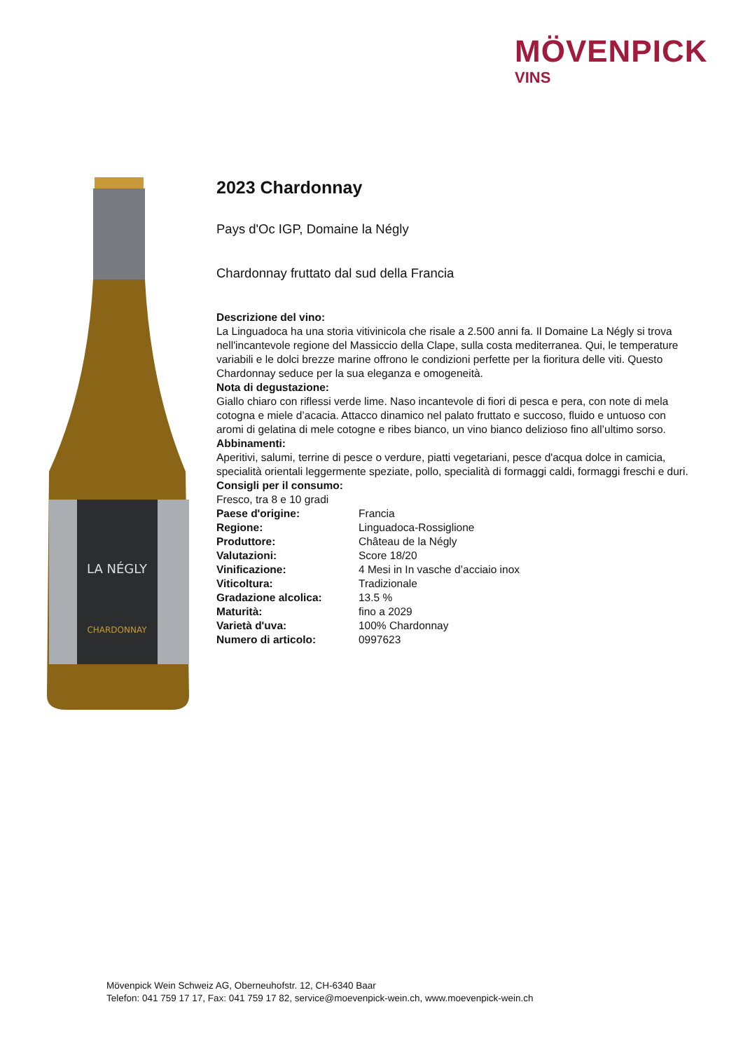MÖVENPICK
VINS
LA NÉGLY
CHARDONNAY
2023 Chardonnay
Pays d'Oc IGP, Domaine la Négly
Chardonnay fruttato dal sud della Francia
Descrizione del vino:
La Linguadoca ha una storia vitivinicola che risale a 2.500 anni fa. Il Domaine La Négly si trova nell'incantevole regione del Massiccio della Clape, sulla costa mediterranea. Qui, le temperature variabili e le dolci brezze marine offrono le condizioni perfette per la fioritura delle viti. Questo Chardonnay seduce per la sua eleganza e omogeneità.
Nota di degustazione:
Giallo chiaro con riflessi verde lime. Naso incantevole di fiori di pesca e pera, con note di mela cotogna e miele d’acacia. Attacco dinamico nel palato fruttato e succoso, fluido e untuoso con aromi di gelatina di mele cotogne e ribes bianco, un vino bianco delizioso fino all’ultimo sorso.
Abbinamenti:
Aperitivi, salumi, terrine di pesce o verdure, piatti vegetariani, pesce d'acqua dolce in camicia, specialità orientali leggermente speziate, pollo, specialità di formaggi caldi, formaggi freschi e duri.
Consigli per il consumo:
Fresco, tra 8 e 10 gradi
| Paese d'origine: | Francia |
| Regione: | Linguadoca-Rossiglione |
| Produttore: | Château de la Négly |
| Valutazioni: | Score 18/20 |
| Vinificazione: | 4 Mesi in In vasche d’acciaio inox |
| Viticoltura: | Tradizionale |
| Gradazione alcolica: | 13.5 % |
| Maturità: | fino a 2029 |
| Varietà d'uva: | 100% Chardonnay |
| Numero di articolo: | 0997623 |
Mövenpick Wein Schweiz AG, Oberneuhofstr. 12, CH-6340 Baar
Telefon: 041 759 17 17, Fax: 041 759 17 82, service@moevenpick-wein.ch, www.moevenpick-wein.ch